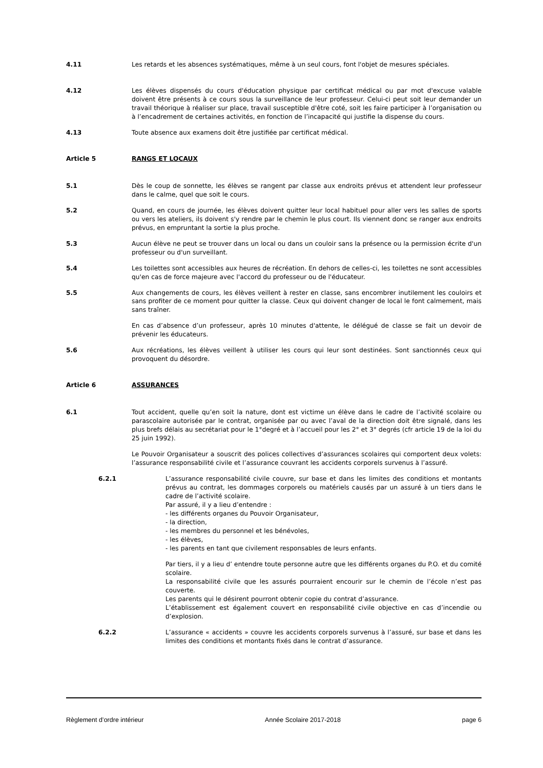4.11 Les retards et les absences systématiques, même à un seul cours, font l'objet de mesures spéciales.
4.12 Les élèves dispensés du cours d'éducation physique par certificat médical ou par mot d'excuse valable doivent être présents à ce cours sous la surveillance de leur professeur. Celui-ci peut soit leur demander un travail théorique à réaliser sur place, travail susceptible d'être coté, soit les faire participer à l’organisation ou à l’encadrement de certaines activités, en fonction de l’incapacité qui justifie la dispense du cours.
4.13 Toute absence aux examens doit être justifiée par certificat médical.
Article 5 RANGS ET LOCAUX
5.1 Dès le coup de sonnette, les élèves se rangent par classe aux endroits prévus et attendent leur professeur dans le calme, quel que soit le cours.
5.2 Quand, en cours de journée, les élèves doivent quitter leur local habituel pour aller vers les salles de sports ou vers les ateliers, ils doivent s'y rendre par le chemin le plus court. Ils viennent donc se ranger aux endroits prévus, en empruntant la sortie la plus proche.
5.3 Aucun élève ne peut se trouver dans un local ou dans un couloir sans la présence ou la permission écrite d'un professeur ou d'un surveillant.
5.4 Les toilettes sont accessibles aux heures de récréation. En dehors de celles-ci, les toilettes ne sont accessibles qu'en cas de force majeure avec l'accord du professeur ou de l'éducateur.
5.5 Aux changements de cours, les élèves veillent à rester en classe, sans encombrer inutilement les couloirs et sans profiter de ce moment pour quitter la classe. Ceux qui doivent changer de local le font calmement, mais sans traîner.
En cas d’absence d’un professeur, après 10 minutes d'attente, le délégué de classe se fait un devoir de prévenir les éducateurs.
5.6 Aux récréations, les élèves veillent à utiliser les cours qui leur sont destinées. Sont sanctionnés ceux qui provoquent du désordre.
Article 6 ASSURANCES
6.1 Tout accident, quelle qu’en soit la nature, dont est victime un élève dans le cadre de l’activité scolaire ou parascolaire autorisée par le contrat, organisée par ou avec l’aval de la direction doit être signalé, dans les plus brefs délais au secrétariat pour le 1°degré et à l’accueil pour les 2° et 3° degrés (cfr article 19 de la loi du 25 juin 1992).
Le Pouvoir Organisateur a souscrit des polices collectives d’assurances scolaires qui comportent deux volets: l’assurance responsabilité civile et l’assurance couvrant les accidents corporels survenus à l’assuré.
6.2.1 L’assurance responsabilité civile couvre, sur base et dans les limites des conditions et montants prévus au contrat, les dommages corporels ou matériels causés par un assuré à un tiers dans le cadre de l’activité scolaire.
Par assuré, il y a lieu d’entendre :
- les différents organes du Pouvoir Organisateur,
- la direction,
- les membres du personnel et les bénévoles,
- les élèves,
- les parents en tant que civilement responsables de leurs enfants.
Par tiers, il y a lieu d’ entendre toute personne autre que les différents organes du P.O. et du comité scolaire.
La responsabilité civile que les assurés pourraient encourir sur le chemin de l’école n’est pas couverte.
Les parents qui le désirent pourront obtenir copie du contrat d’assurance.
L’établissement est également couvert en responsabilité civile objective en cas d’incendie ou d’explosion.
6.2.2 L’assurance « accidents » couvre les accidents corporels survenus à l’assuré, sur base et dans les limites des conditions et montants fixés dans le contrat d’assurance.
Règlement d’ordre intérieur Année Scolaire 2017-2018 page 6